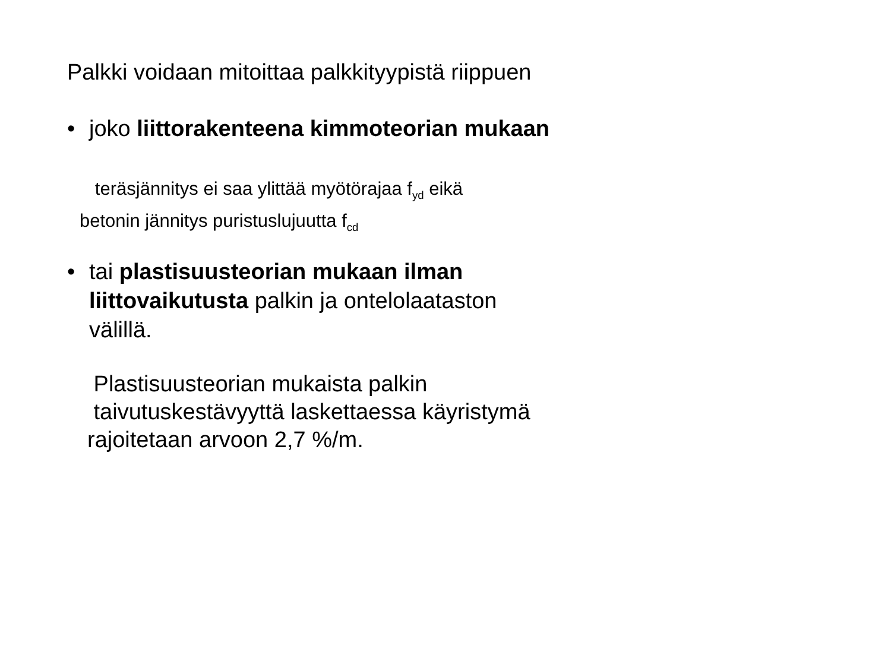Palkki voidaan mitoittaa palkkityypistä riippuen
• joko liittorakenteena kimmoteorian mukaan
teräsjännitys ei saa ylittää myötörajaa f<sub>yd</sub> eikä
betonin jännitys puristuslujuutta f<sub>cd</sub>
• tai plastisuusteorian mukaan ilman
liittovaikutusta palkin ja ontelolaataston
välillä.
Plastisuusteorian mukaista palkin
taivutuskestävyyttä laskettaessa käyristymä
rajoitetaan arvoon 2,7 %/m.